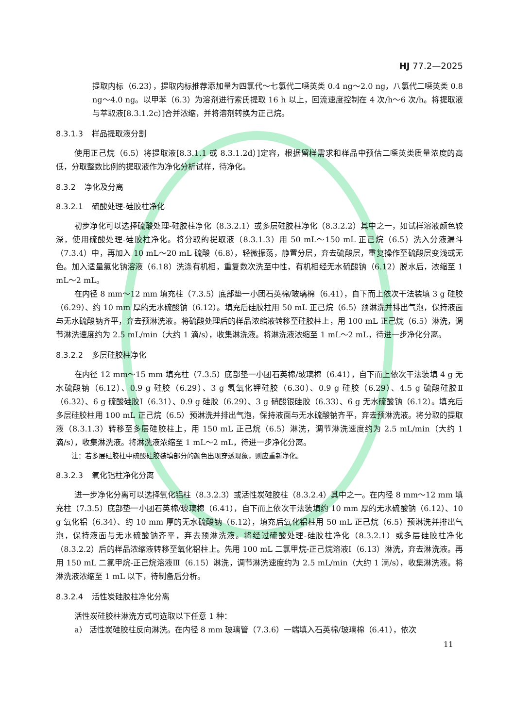HJ 77.2—2025
提取内标（6.23），提取内标推荐添加量为四氯代～七氯代二噁英类 0.4 ng～2.0 ng，八氯代二噁英类 0.8 ng～4.0 ng。以甲苯（6.3）为溶剂进行索氏提取 16 h 以上，回流速度控制在 4 次/h～6 次/h。将提取液与萃取液[8.3.1.2c）]合并浓缩，并将溶剂转换为正己烷。
8.3.1.3 样品提取液分割
使用正己烷（6.5）将提取液[8.3.1.1 或 8.3.1.2d）]定容，根据留样需求和样品中预估二噁英类质量浓度的高低，分取整数比例的提取液作为净化分析试样，待净化。
8.3.2 净化及分离
8.3.2.1 硫酸处理-硅胶柱净化
初步净化可以选择硫酸处理-硅胶柱净化（8.3.2.1）或多层硅胶柱净化（8.3.2.2）其中之一，如试样溶液颜色较深，使用硫酸处理-硅胶柱净化。将分取的提取液（8.3.1.3）用 50 mL～150 mL 正己烷（6.5）洗入分液漏斗（7.3.4）中，再加入 10 mL～20 mL 硫酸（6.8），轻微振荡，静置分层，弃去硫酸层，重复操作至硫酸层变浅或无色。加入适量氯化钠溶液（6.18）洗涤有机相，重复数次洗至中性，有机相经无水硫酸钠（6.12）脱水后，浓缩至 1 mL～2 mL。
在内径 8 mm～12 mm 填充柱（7.3.5）底部垫一小团石英棉/玻璃棉（6.41），自下而上依次干法装填 3 g 硅胶（6.29）、约 10 mm 厚的无水硫酸钠（6.12）。填充后硅胶柱用 50 mL 正己烷（6.5）预淋洗并排出气泡，保持液面与无水硫酸钠齐平，弃去预淋洗液。将硫酸处理后的样品浓缩液转移至硅胶柱上，用 100 mL 正己烷（6.5）淋洗，调节淋洗速度约为 2.5 mL/min（大约 1 滴/s），收集淋洗液。将淋洗液浓缩至 1 mL～2 mL，待进一步净化分离。
8.3.2.2 多层硅胶柱净化
在内径 12 mm～15 mm 填充柱（7.3.5）底部垫一小团石英棉/玻璃棉（6.41），自下而上依次干法装填 4 g 无水硫酸钠（6.12）、0.9 g 硅胶（6.29）、3 g 氢氧化钾硅胶（6.30）、0.9 g 硅胶（6.29）、4.5 g 硫酸硅胶Ⅱ（6.32）、6 g 硫酸硅胶Ⅰ（6.31）、0.9 g 硅胶（6.29）、3 g 硝酸银硅胶（6.33）、6 g 无水硫酸钠（6.12）。填充后多层硅胶柱用 100 mL 正己烷（6.5）预淋洗并排出气泡，保持液面与无水硫酸钠齐平，弃去预淋洗液。将分取的提取液（8.3.1.3）转移至多层硅胶柱上，用 150 mL 正己烷（6.5）淋洗，调节淋洗速度约为 2.5 mL/min（大约 1 滴/s），收集淋洗液。将淋洗液浓缩至 1 mL～2 mL，待进一步净化分离。
注：若多层硅胶柱中硫酸硅胶装填部分的颜色出现穿透现象，则应重新净化。
8.3.2.3 氧化铝柱净化分离
进一步净化分离可以选择氧化铝柱（8.3.2.3）或活性炭硅胶柱（8.3.2.4）其中之一。在内径 8 mm～12 mm 填充柱（7.3.5）底部垫一小团石英棉/玻璃棉（6.41），自下而上依次干法装填约 10 mm 厚的无水硫酸钠（6.12）、10 g 氧化铝（6.34）、约 10 mm 厚的无水硫酸钠（6.12），填充后氧化铝柱用 50 mL 正己烷（6.5）预淋洗并排出气泡，保持液面与无水硫酸钠齐平，弃去预淋洗液。将经过硫酸处理-硅胶柱净化（8.3.2.1）或多层硅胶柱净化（8.3.2.2）后的样品浓缩液转移至氧化铝柱上。先用 100 mL 二氯甲烷-正己烷溶液Ⅰ（6.13）淋洗，弃去淋洗液。再用 150 mL 二氯甲烷-正己烷溶液Ⅲ（6.15）淋洗，调节淋洗速度约为 2.5 mL/min（大约 1 滴/s），收集淋洗液。将淋洗液浓缩至 1 mL 以下，待制备后分析。
8.3.2.4 活性炭硅胶柱净化分离
活性炭硅胶柱淋洗方式可选取以下任意 1 种：
a） 活性炭硅胶柱反向淋洗。在内径 8 mm 玻璃管（7.3.6）一端填入石英棉/玻璃棉（6.41），依次
11